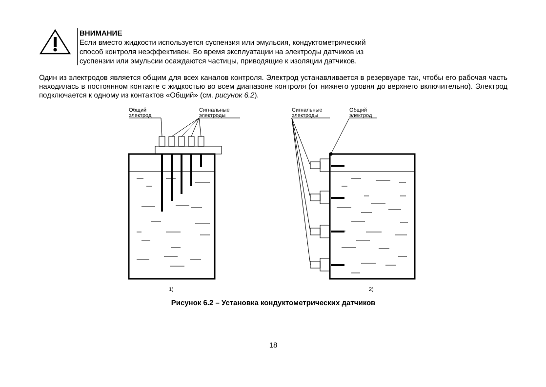ВНИМАНИЕ
Если вместо жидкости используется суспензия или эмульсия, кондуктометрический
способ контроля неэффективен. Во время эксплуатации на электроды датчиков из
суспензии или эмульсии осаждаются частицы, приводящие к изоляции датчиков.
Один из электродов является общим для всех каналов контроля. Электрод устанавливается в резервуаре так, чтобы его рабочая часть находилась в постоянном контакте с жидкостью во всем диапазоне контроля (от нижнего уровня до верхнего включительно). Электрод подключается к одному из контактов «Общий» (см. рисунок 6.2).
Общий
электрод
Сигнальные
электроды
Сигнальные
электроды
Общий
электрод
1)
2)
Рисунок 6.2 – Установка кондуктометрических датчиков
18